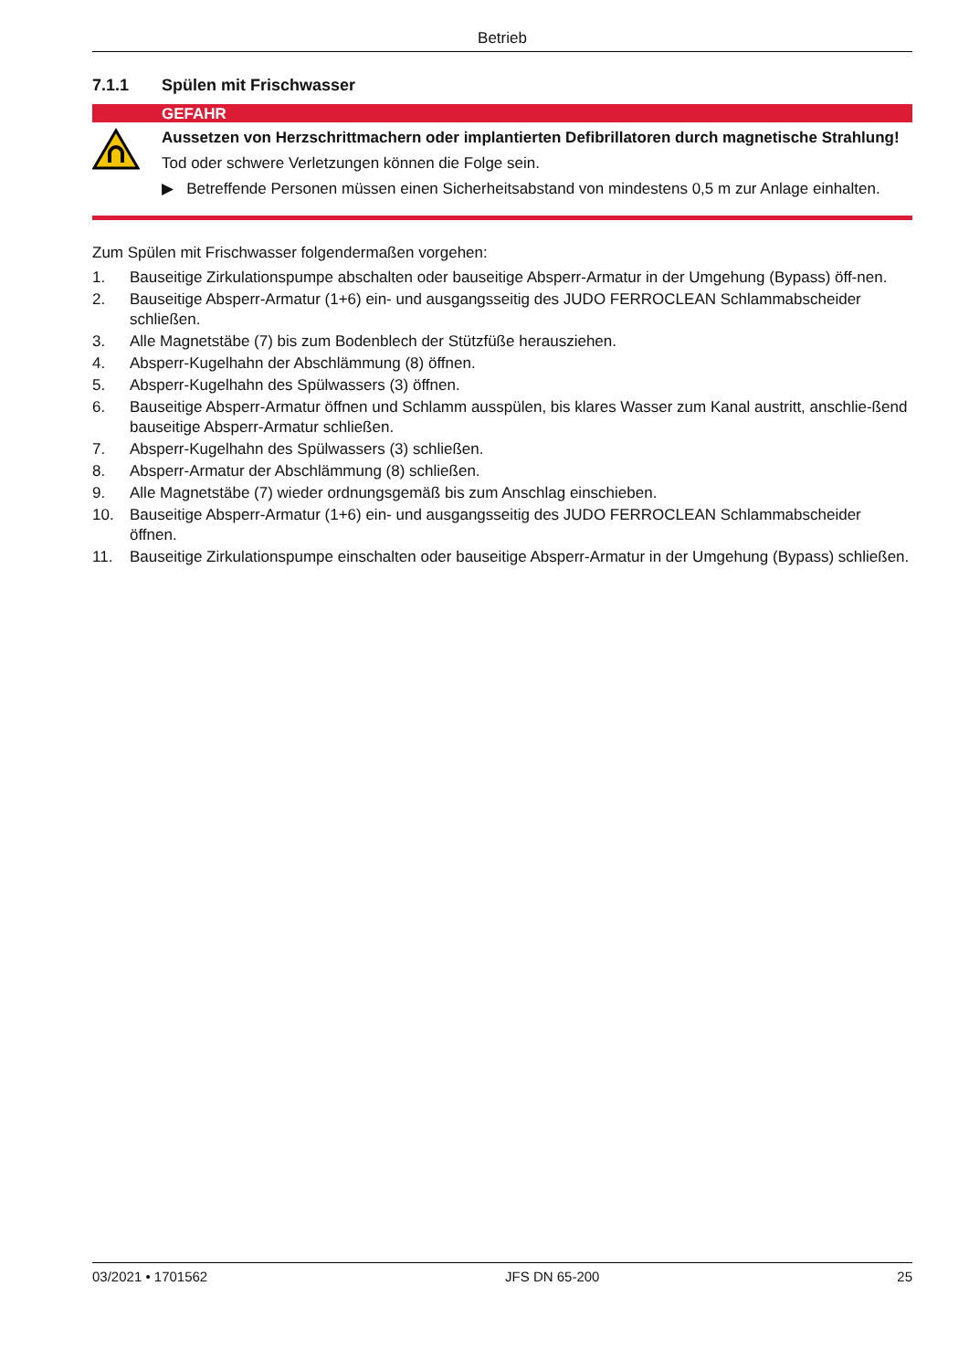Betrieb
7.1.1 Spülen mit Frischwasser
GEFAHR
Aussetzen von Herzschrittmachern oder implantierten Defibrillatoren durch magnetische Strahlung!
Tod oder schwere Verletzungen können die Folge sein.
▶ Betreffende Personen müssen einen Sicherheitsabstand von mindestens 0,5 m zur Anlage einhalten.
Zum Spülen mit Frischwasser folgendermaßen vorgehen:
1. Bauseitige Zirkulationspumpe abschalten oder bauseitige Absperr-Armatur in der Umgehung (Bypass) öff-nen.
2. Bauseitige Absperr-Armatur (1+6) ein- und ausgangsseitig des JUDO FERROCLEAN Schlammabscheider schließen.
3. Alle Magnetstäbe (7) bis zum Bodenblech der Stützfüße herausziehen.
4. Absperr-Kugelhahn der Abschlämmung (8) öffnen.
5. Absperr-Kugelhahn des Spülwassers (3) öffnen.
6. Bauseitige Absperr-Armatur öffnen und Schlamm ausspülen, bis klares Wasser zum Kanal austritt, anschlie-ßend bauseitige Absperr-Armatur schließen.
7. Absperr-Kugelhahn des Spülwassers (3) schließen.
8. Absperr-Armatur der Abschlämmung (8) schließen.
9. Alle Magnetstäbe (7) wieder ordnungsgemäß bis zum Anschlag einschieben.
10. Bauseitige Absperr-Armatur (1+6) ein- und ausgangsseitig des JUDO FERROCLEAN Schlammabscheider öffnen.
11. Bauseitige Zirkulationspumpe einschalten oder bauseitige Absperr-Armatur in der Umgehung (Bypass) schließen.
03/2021 • 1701562 JFS DN 65-200 25